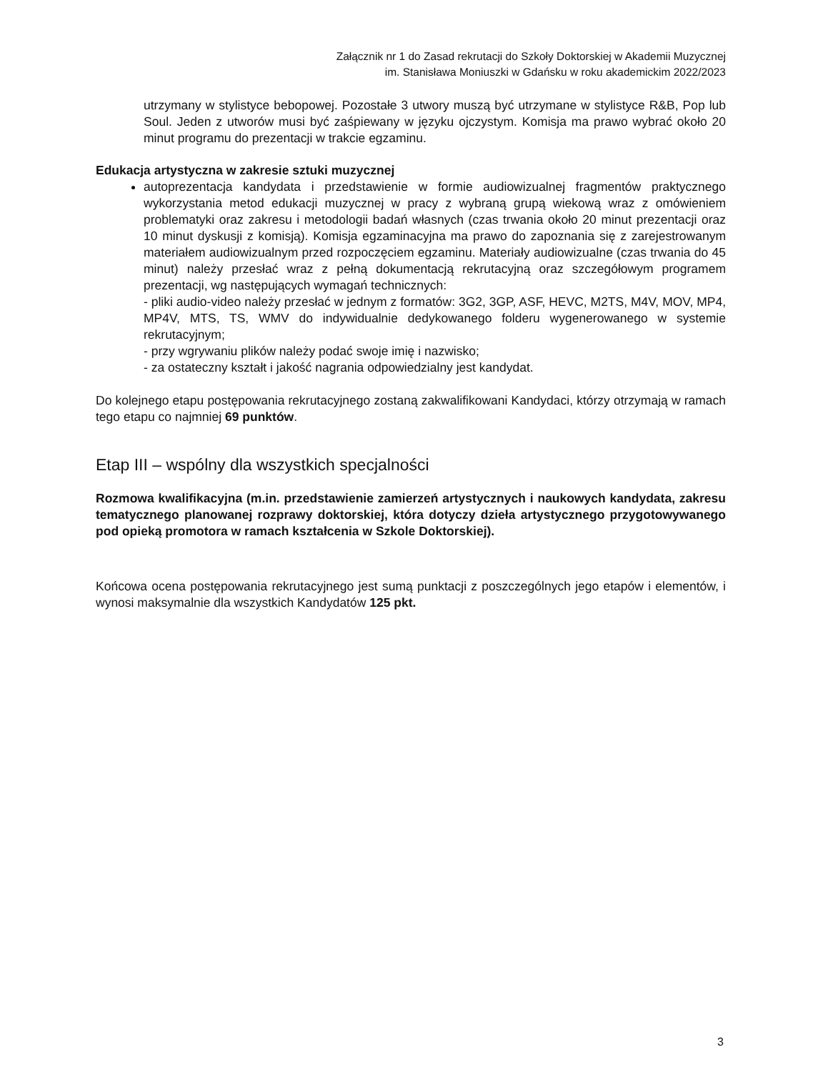Załącznik nr 1 do Zasad rekrutacji do Szkoły Doktorskiej w Akademii Muzycznej
im. Stanisława Moniuszki w Gdańsku w roku akademickim 2022/2023
utrzymany w stylistyce bebopowej. Pozostałe 3 utwory muszą być utrzymane w stylistyce R&B, Pop lub Soul. Jeden z utworów musi być zaśpiewany w języku ojczystym. Komisja ma prawo wybrać około 20 minut programu do prezentacji w trakcie egzaminu.
Edukacja artystyczna w zakresie sztuki muzycznej
autoprezentacja kandydata i przedstawienie w formie audiowizualnej fragmentów praktycznego wykorzystania metod edukacji muzycznej w pracy z wybraną grupą wiekową wraz z omówieniem problematyki oraz zakresu i metodologii badań własnych (czas trwania około 20 minut prezentacji oraz 10 minut dyskusji z komisją). Komisja egzaminacyjna ma prawo do zapoznania się z zarejestrowanym materiałem audiowizualnym przed rozpoczęciem egzaminu. Materiały audiowizualne (czas trwania do 45 minut) należy przesłać wraz z pełną dokumentacją rekrutacyjną oraz szczegółowym programem prezentacji, wg następujących wymagań technicznych:
- pliki audio-video należy przesłać w jednym z formatów: 3G2, 3GP, ASF, HEVC, M2TS, M4V, MOV, MP4, MP4V, MTS, TS, WMV do indywidualnie dedykowanego folderu wygenerowanego w systemie rekrutacyjnym;
- przy wgrywaniu plików należy podać swoje imię i nazwisko;
- za ostateczny kształt i jakość nagrania odpowiedzialny jest kandydat.
Do kolejnego etapu postępowania rekrutacyjnego zostaną zakwalifikowani Kandydaci, którzy otrzymają w ramach tego etapu co najmniej 69 punktów.
Etap III – wspólny dla wszystkich specjalności
Rozmowa kwalifikacyjna (m.in. przedstawienie zamierzeń artystycznych i naukowych kandydata, zakresu tematycznego planowanej rozprawy doktorskiej, która dotyczy dzieła artystycznego przygotowywanego pod opieką promotora w ramach kształcenia w Szkole Doktorskiej).
Końcowa ocena postępowania rekrutacyjnego jest sumą punktacji z poszczególnych jego etapów i elementów, i wynosi maksymalnie dla wszystkich Kandydatów 125 pkt.
3